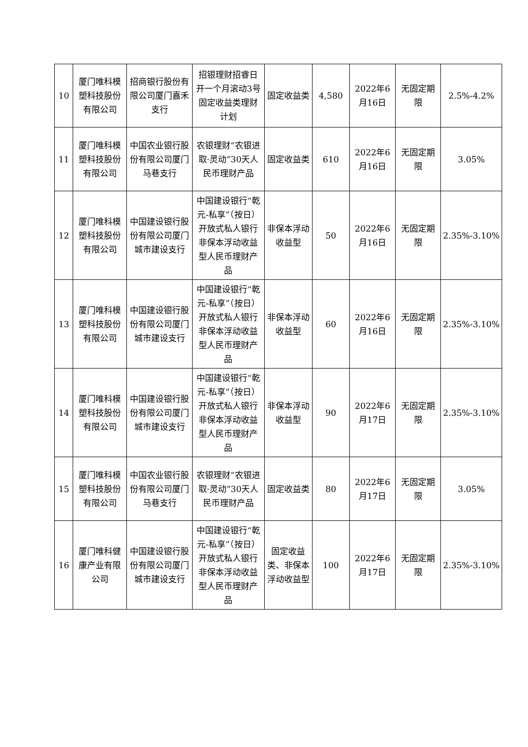| 10 | 厦门唯科模塑科技股份有限公司 | 招商银行股份有限公司厦门嘉禾支行 | 招银理财招睿日开一个月滚动3号固定收益类理财计划 | 固定收益类 | 4,580 | 2022年6月16日 | 无固定期限 | 2.5%-4.2% |
| 11 | 厦门唯科模塑科技股份有限公司 | 中国农业银行股份有限公司厦门马巷支行 | 农银理财“农银进取·灵动”30天人民币理财产品 | 固定收益类 | 610 | 2022年6月16日 | 无固定期限 | 3.05% |
| 12 | 厦门唯科模塑科技股份有限公司 | 中国建设银行股份有限公司厦门城市建设支行 | 中国建设银行“乾元-私享”（按日）开放式私人银行非保本浮动收益型人民币理财产品 | 非保本浮动收益型 | 50 | 2022年6月16日 | 无固定期限 | 2.35%-3.10% |
| 13 | 厦门唯科模塑科技股份有限公司 | 中国建设银行股份有限公司厦门城市建设支行 | 中国建设银行“乾元-私享”（按日）开放式私人银行非保本浮动收益型人民币理财产品 | 非保本浮动收益型 | 60 | 2022年6月16日 | 无固定期限 | 2.35%-3.10% |
| 14 | 厦门唯科模塑科技股份有限公司 | 中国建设银行股份有限公司厦门城市建设支行 | 中国建设银行“乾元-私享”（按日）开放式私人银行非保本浮动收益型人民币理财产品 | 非保本浮动收益型 | 90 | 2022年6月17日 | 无固定期限 | 2.35%-3.10% |
| 15 | 厦门唯科模塑科技股份有限公司 | 中国农业银行股份有限公司厦门马巷支行 | 农银理财“农银进取·灵动”30天人民币理财产品 | 固定收益类 | 80 | 2022年6月17日 | 无固定期限 | 3.05% |
| 16 | 厦门唯科健康产业有限公司 | 中国建设银行股份有限公司厦门城市建设支行 | 中国建设银行“乾元-私享”（按日）开放式私人银行非保本浮动收益型人民币理财产品 | 固定收益类、非保本浮动收益型 | 100 | 2022年6月17日 | 无固定期限 | 2.35%-3.10% |